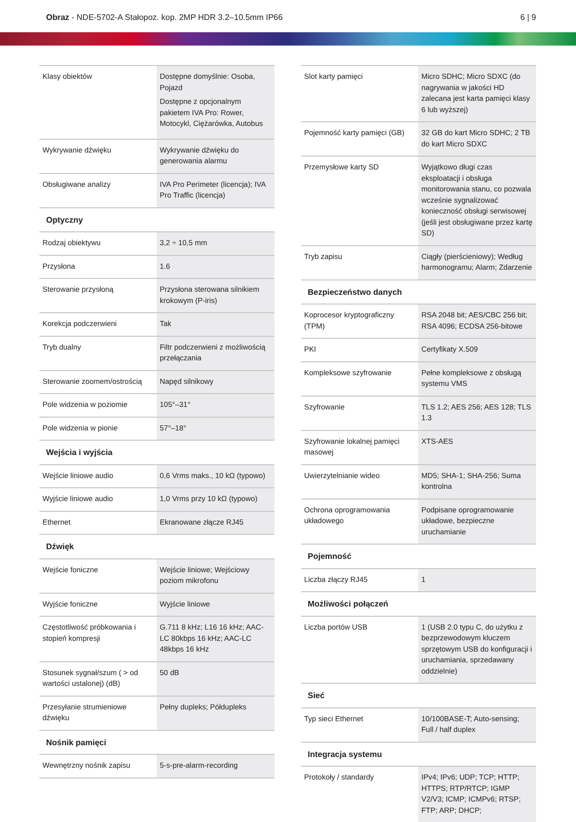Obraz - NDE-5702-A Stałopoz. kop. 2MP HDR 3.2–10.5mm IP66
6 | 9
| Klasy obiektów | Dostępne domyślnie: Osoba, Pojazd Dostępne z opcjonalnym pakietem IVA Pro: Rower, Motocykl, Ciężarówka, Autobus |
| Wykrywanie dźwięku | Wykrywanie dźwięku do generowania alarmu |
| Obsługiwane analizy | IVA Pro Perimeter (licencja); IVA Pro Traffic (licencja) |
| Optyczny | |
| Rodzaj obiektywu | 3,2 ÷ 10,5 mm |
| Przysłona | 1.6 |
| Sterowanie przysłoną | Przysłona sterowana silnikiem krokowym (P-iris) |
| Korekcja podczerwieni | Tak |
| Tryb dualny | Filtr podczerwieni z możliwością przełączania |
| Sterowanie zoomem/ostrością | Napęd silnikowy |
| Pole widzenia w poziomie | 105°–31° |
| Pole widzenia w pionie | 57°–18° |
| Wejścia i wyjścia | |
| Wejście liniowe audio | 0,6 Vrms maks., 10 kΩ (typowo) |
| Wyjście liniowe audio | 1,0 Vrms przy 10 kΩ (typowo) |
| Ethernet | Ekranowane złącze RJ45 |
| Dźwięk | |
| Wejście foniczne | Wejście liniowe; Wejściowy poziom mikrofonu |
| Wyjście foniczne | Wyjście liniowe |
| Częstotliwość próbkowania i stopień kompresji | G.711 8 kHz; L16 16 kHz; AAC-LC 80kbps 16 kHz; AAC-LC 48kbps 16 kHz |
| Stosunek sygnał/szum ( > od wartości ustalonej) (dB) | 50 dB |
| Przesyłanie strumieniowe dźwięku | Pełny dupleks; Półdupleks |
| Nośnik pamięci | |
| Wewnętrzny nośnik zapisu | 5-s-pre-alarm-recording |
| Slot karty pamięci | Micro SDHC; Micro SDXC (do nagrywania w jakości HD zalecana jest karta pamięci klasy 6 lub wyższej) |
| Pojemność karty pamięci (GB) | 32 GB do kart Micro SDHC; 2 TB do kart Micro SDXC |
| Przemysłowe karty SD | Wyjątkowo długi czas eksploatacji i obsługa monitorowania stanu, co pozwala wcześnie sygnalizować konieczność obsługi serwisowej (jeśli jest obsługiwane przez kartę SD) |
| Tryb zapisu | Ciągły (pierścieniowy); Według harmonogramu; Alarm; Zdarzenie |
| Bezpieczeństwo danych | |
| Koprocesor kryptograficzny (TPM) | RSA 2048 bit; AES/CBC 256 bit; RSA 4096; ECDSA 256-bitowe |
| PKI | Certyfikaty X.509 |
| Kompleksowe szyfrowanie | Pełne kompleksowe z obsługą systemu VMS |
| Szyfrowanie | TLS 1.2; AES 256; AES 128; TLS 1.3 |
| Szyfrowanie lokalnej pamięci masowej | XTS-AES |
| Uwierzytelnianie wideo | MD5; SHA-1; SHA-256; Suma kontrolna |
| Ochrona oprogramowania układowego | Podpisane oprogramowanie układowe, bezpieczne uruchamianie |
| Pojemność | |
| Liczba złączy RJ45 | 1 |
| Możliwości połączeń | |
| Liczba portów USB | 1 (USB 2.0 typu C, do użytku z bezprzewodowym kluczem sprzętowym USB do konfiguracji i uruchamiania, sprzedawany oddzielnie) |
| Sieć | |
| Typ sieci Ethernet | 10/100BASE-T; Auto-sensing; Full / half duplex |
| Integracja systemu | |
| Protokoły / standardy | IPv4; IPv6; UDP; TCP; HTTP; HTTPS; RTP/RTCP; IGMP V2/V3; ICMP; ICMPv6; RTSP; FTP; ARP; DHCP; |